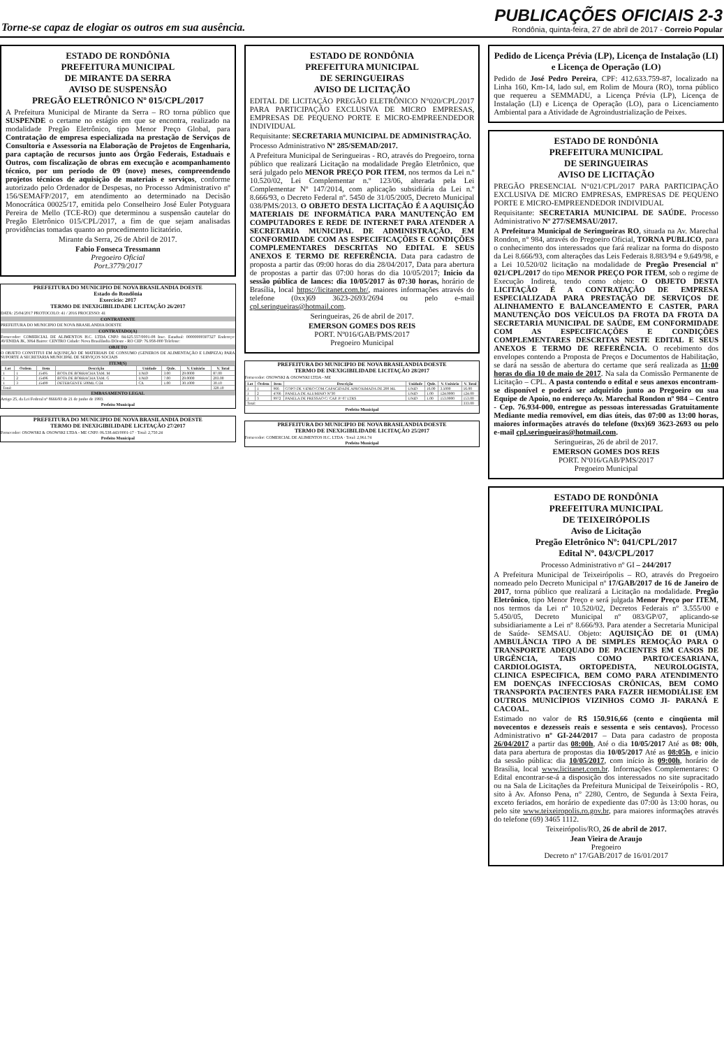Torne-se capaz de elogiar os outros em sua ausência.
PUBLICAÇÕES OFICIAIS 2-3
Rondônia, quinta-feira, 27 de abril de 2017 - Correio Popular
ESTADO DE RONDÔNIA
PREFEITURA MUNICIPAL
DE MIRANTE DA SERRA
AVISO DE SUSPENSÃO
PREGÃO ELETRÔNICO Nº 015/CPL/2017
A Prefeitura Municipal de Mirante da Serra – RO torna público que SUSPENDE o certame no estágio em que se encontra, realizado na modalidade Pregão Eletrônico, tipo Menor Preço Global, para Contratação de empresa especializada na prestação de Serviços de Consultoria e Assessoria na Elaboração de Projetos de Engenharia, para captação de recursos junto aos Órgão Federais, Estaduais e Outros, com fiscalização de obras em execução e acompanhamento técnico, por um período de 09 (nove) meses, compreendendo projetos técnicos de aquisição de materiais e serviços, conforme autorizado pelo Ordenador de Despesas, no Processo Administrativo nº 156/SEMAFP/2017, em atendimento ao determinado na Decisão Monocrática 00025/17, emitida pelo Conselheiro José Euler Potyguara Pereira de Mello (TCE-RO) que determinou a suspensão cautelar do Pregão Eletrônico 015/CPL/2017, a fim de que sejam analisadas providências tomadas quanto ao procedimento licitatório.
Mirante da Serra, 26 de Abril de 2017.
Fabio Fonseca Tressmann
Pregoeiro Oficial
Port.3779/2017
PREFEITURA DO MUNICIPIO DE NOVA BRASILANDIA DOESTE
Estado do Rondônia
Exercício: 2017
TERMO DE INEXIGIBILIDADE LICITAÇÃO 26/2017
DATA: 25/04/2017 PROTOCOLO: 41 / 2016 PROCESSO: 41
CONTRATANTE
PREFEITURA DO MUNICIPIO DE NOVA BRASILANDIA DOESTE
CONTRATADO(A)
Fornecedor: COMERCIAL DE ALIMENTOS H.C. LTDA CNPJ: 84.625.557/0001-08 Insc. Estadual: 00000000307327 Endereço: AVENIDA JK, 3064 Bairro: CENTRO Cidade: Nova Brasilândia DOeste - RO CEP: 76.958-000 Telefone:
OBJETO
O OBJETO CONSTITUI EM AQUISIÇÃO DE MATERIAIS DE CONSUMO (GENEROS DE ALIMENTAÇÃO E LIMPEZA) PARA SUPORTE A SECRETARIA MUNICIPAL DE SERVIÇOS SOCIAIS
ITEM(S)
| Lot | Ordem | Item | Descrição | Unidade | Qtde. | V. Unitário | V. Total |
| --- | --- | --- | --- | --- | --- | --- | --- |
| 1 | 1 | 15495 | BOTA DE BORRACHA TAM. M | UNID | 3.00 | 29.0000 | 87.00 |
| 1 | 2 | 15496 | BOTA DE BORRACHA TAM. G | UNID | 7.00 | 29.0000 | 203.00 |
| 1 | 3 | 15499 | DETERGENTE 500ML C/24 | CX | 1.00 | 30.1000 | 30.10 |
| Total: | | | | | | | 320.10 |
EMBASAMENTO LEGAL
Artigo 25, da Lei Federal nº 8666/93 de 21 de junho de 1993.
Prefeito Municipal
PREFEITURA DO MUNICIPIO DE NOVA BRASILANDIA DOESTE
TERMO DE INEXIGIBILIDADE LICITAÇÃO 27/2017
Fornecedor: OSOWSKI & OSOWSKI LTDA - ME CNPJ: 06.538.443/0001-17 · Total: 2,750.24
Prefeito Municipal
ESTADO DE RONDÔNIA
PREFEITURA MUNICIPAL
DE SERINGUEIRAS
AVISO DE LICITAÇÃO
EDITAL DE LICITAÇÃO PREGÃO ELETRÔNICO N°020/CPL/2017 PARA PARTICIPAÇÃO EXCLUSIVA DE MICRO EMPRESAS, EMPRESAS DE PEQUENO PORTE E MICRO-EMPREENDEDOR INDIVIDUAL
Requisitante: SECRETARIA MUNICIPAL DE ADMINISTRAÇÃO.
Processo Administrativo Nº 285/SEMAD/2017.
A Prefeitura Municipal de Seringueiras - RO, através do Pregoeiro, torna público que realizará Licitação na modalidade Pregão Eletrônico, que será julgado pelo MENOR PREÇO POR ITEM, nos termos da Lei n.º 10.520/02, Lei Complementar n.º 123/06, alterada pela Lei Complementar Nº 147/2014, com aplicação subsidiária da Lei n.º 8.666/93, o Decreto Federal nº. 5450 de 31/05/2005, Decreto Municipal 038/PMS/2013. O OBJETO DESTA LICITAÇÃO É A AQUISIÇÃO MATERIAIS DE INFORMÁTICA PARA MANUTENÇÃO EM COMPUTADORES E REDE DE INTERNET PARA ATENDER A SECRETARIA MUNICIPAL DE ADMINISTRAÇÃO, EM CONFORMIDADE COM AS ESPECIFICAÇÕES E CONDIÇÕES COMPLEMENTARES DESCRITAS NO EDITAL E SEUS ANEXOS E TERMO DE REFERÊNCIA. Data para cadastro de proposta a partir das 09:00 horas do dia 28/04/2017, Data para abertura de propostas a partir das 07:00 horas do dia 10/05/2017; Inicio da sessão pública de lances: dia 10/05/2017 às 07:30 horas, horário de Brasília, local https://licitanet.com.br/, maiores informações através do telefone (0xx)69 3623-2693/2694 ou pelo e-mail cpl.seringueiras@hotmail.com.
Seringueiras, 26 de abril de 2017.
EMERSON GOMES DOS REIS
PORT. Nº016/GAB/PMS/2017
Pregoeiro Municipal
PREFEITURA DO MUNICIPIO DE NOVA BRASILANDIA DOESTE
TERMO DE INEXIGIBILIDADE LICITAÇÃO 28/2017
Fornecedor: OSOWSKI & OSOWSKI LTDA - ME
| Lot | Ordem | Item | Descrição | Unidade | Qtde. | V. Unitário | V. Total |
| --- | --- | --- | --- | --- | --- | --- | --- |
| 1 | 1 | 966 | COPO DE VIDRO COM CAPACIDADE APROXIMADA DE 200 ML | UNID | 16.00 | 3.5000 | 56.00 |
| 1 | 2 | 4766 | PANELA DE ALUMINIO N°30 | UNID | 1.00 | 124.0000 | 124.00 |
| 1 | 3 | 9972 | PANELA DE PRESSAO C/ CAP. P/ 07 LTRS | UNID | 1.00 | 153.0000 | 153.00 |
| Total: | | | | | | | 333.00 |
Prefeito Municipal
PREFEITURA DO MUNICIPIO DE NOVA BRASILANDIA DOESTE
TERMO DE INEXIGIBILIDADE LICITAÇÃO 25/2017
Fornecedor: COMERCIAL DE ALIMENTOS H.C. LTDA · Total: 2,961.74
Prefeito Municipal
Pedido de Licença Prévia (LP), Licença de Instalação (LI) e Licença de Operação (LO)
Pedido de José Pedro Pereira, CPF: 412.633.759-87, localizado na Linha 160, Km-14, lado sul, em Rolim de Moura (RO), torna público que requereu a SEMMADU, a Licença Prévia (LP), Licença de Instalação (LI) e Licença de Operação (LO), para o Licenciamento Ambiental para a Atividade de Agroindustrialização de Peixes.
ESTADO DE RONDÔNIA
PREFEITURA MUNICIPAL
DE SERINGUEIRAS
AVISO DE LICITAÇÃO
PREGÃO PRESENCIAL N°021/CPL/2017 PARA PARTICIPAÇÃO EXCLUSIVA DE MICRO EMPRESAS, EMPRESAS DE PEQUENO PORTE E MICRO-EMPREENDEDOR INDIVIDUAL
Requisitante: SECRETARIA MUNICIPAL DE SAÚDE. Processo Administrativo Nº 277/SEMSAU/2017.
A Prefeitura Municipal de Seringueiras RO, situada na Av. Marechal Rondon, n° 984, através do Pregoeiro Oficial, TORNA PUBLICO, para o conhecimento dos interessados que fará realizar na forma do disposto da Lei 8.666/93, com alterações das Leis Federais 8.883/94 e 9.649/98, e a Lei 10.520/02 licitação na modalidade de Pregão Presencial n° 021/CPL/2017 do tipo MENOR PREÇO POR ITEM, sob o regime de Execução Indireta, tendo como objeto: O OBJETO DESTA LICITAÇÃO É A CONTRATAÇÃO DE EMPRESA ESPECIALIZADA PARA PRESTAÇÃO DE SERVIÇOS DE ALINHAMENTO E BALANCEAMENTO E CASTER, PARA MANUTENÇÃO DOS VEÍCULOS DA FROTA DA FROTA DA SECRETARIA MUNICIPAL DE SAÚDE, EM CONFORMIDADE COM AS ESPECIFICAÇÕES E CONDIÇÕES COMPLEMENTARES DESCRITAS NESTE EDITAL E SEUS ANEXOS E TERMO DE REFERÊNCIA. O recebimento dos envelopes contendo a Proposta de Preços e Documentos de Habilitação, se dará na sessão de abertura do certame que será realizada as 11:00 horas do dia 10 de maio de 2017. Na sala da Comissão Permanente de Licitação – CPL. A pasta contendo o edital e seus anexos encontram-se disponível e poderá ser adquirido junto ao Pregoeiro ou sua Equipe de Apoio, no endereço Av. Marechal Rondon nº 984 – Centro - Cep. 76.934-000, entregue as pessoas interessadas Gratuitamente Mediante media removível, em dias úteis, das 07:00 as 13:00 horas, maiores informações através do telefone (0xx)69 3623-2693 ou pelo e-mail cpl.seringueiras@hotmail.com.
Seringueiras, 26 de abril de 2017.
EMERSON GOMES DOS REIS
PORT. Nº016/GAB/PMS/2017
Pregoeiro Municipal
ESTADO DE RONDÔNIA
PREFEITURA MUNICIPAL
DE TEIXEIRÓPOLIS
Aviso de Licitação
Pregão Eletrônico Nº: 041/CPL/2017
Edital Nº. 043/CPL/2017
Processo Administrativo nº GI – 244/2017
A Prefeitura Municipal de Teixeirópolis – RO, através do Pregoeiro nomeado pelo Decreto Municipal nº 17/GAB/2017 de 16 de Janeiro de 2017, torna público que realizará a Licitação na modalidade. Pregão Eletrônico, tipo Menor Preço e será julgada Menor Preço por ITEM, nos termos da Lei nº 10.520/02, Decretos Federais nº 3.555/00 e 5.450/05, Decreto Municipal nº 083/GP/07, aplicando-se subsidiariamente a Lei nº 8.666/93. Para atender a Secretaria Municipal de Saúde- SEMSAU. Objeto: AQUISIÇÃO DE 01 (UMA) AMBULÂNCIA TIPO A DE SIMPLES REMOÇÃO PARA O TRANSPORTE ADEQUADO DE PACIENTES EM CASOS DE URGÊNCIA, TAIS COMO PARTO/CESARIANA, CARDIOLOGISTA, ORTOPEDISTA, NEUROLOGISTA, CLINICA ESPECIFICA, BEM COMO PARA ATENDIMENTO EM DOENÇAS INFECCIOSAS CRÔNICAS, BEM COMO TRANSPORTA PACIENTES PARA FAZER HEMODIÁLISE EM OUTROS MUNICÍPIOS VIZINHOS COMO JI- PARANÁ E CACOAL.
Estimado no valor de R$ 150.916,66 (cento e cinqüenta mil novecentos e dezesseis reais e sessenta e seis centavos). Processo Administrativo nº GI-244/2017 – Data para cadastro de proposta 26/04/2017 a partir das 08:00h, Até o dia 10/05/2017 Até as 08: 00h, data para abertura de propostas dia 10/05/2017 Até as 08:05h, e inicio da sessão pública: dia 10/05/2017, com início às 09:00h, horário de Brasília, local www.licitanet.com.br. Informações Complementares: O Edital encontrar-se-á a disposição dos interessados no site supracitado ou na Sala de Licitações da Prefeitura Municipal de Teixeirópolis - RO, sito à Av. Afonso Pena, n° 2280, Centro, de Segunda à Sexta Feira, exceto feriados, em horário de expediente das 07:00 às 13:00 horas, ou pelo site www.teixeiropolis.ro.gov.br, para maiores informações através do telefone (69) 3465 1112.
Teixeirópolis/RO, 26 de abril de 2017.
Jean Vieira de Araujo
Pregoeiro
Decreto nº 17/GAB/2017 de 16/01/2017